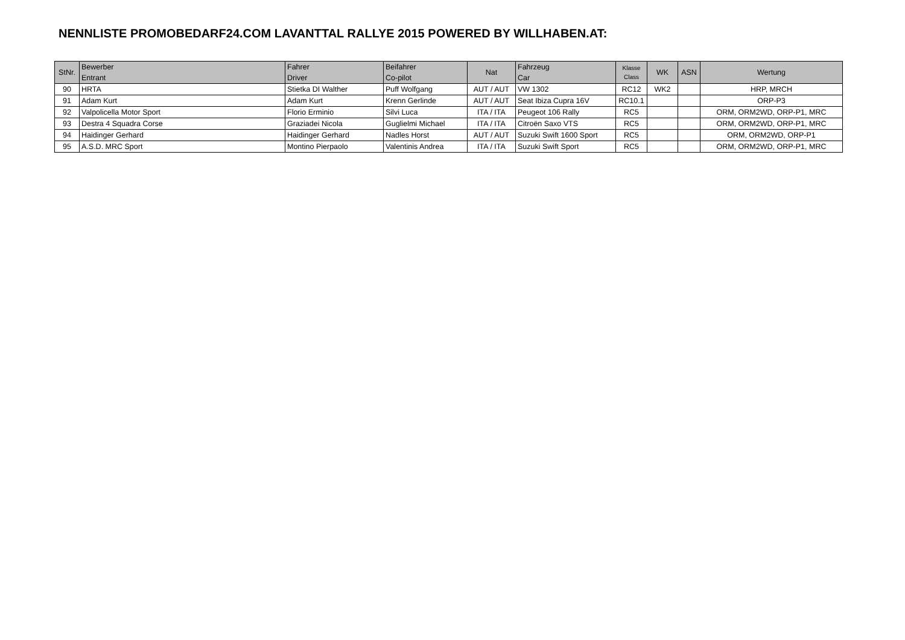NENNLISTE PROMOBEDARF24.COM LAVANTTAL RALLYE 2015 POWERED BY WILLHABEN.AT:
| StNr. | Bewerber Entrant | Fahrer Driver | Beifahrer Co-pilot | Nat | Fahrzeug Car | Klasse Class | WK | ASN | Wertung |
| --- | --- | --- | --- | --- | --- | --- | --- | --- | --- |
| 90 | HRTA | Stietka DI Walther | Puff Wolfgang | AUT / AUT | VW 1302 | RC12 | WK2 | | HRP, MRCH |
| 91 | Adam Kurt | Adam Kurt | Krenn Gerlinde | AUT / AUT | Seat Ibiza Cupra 16V | RC10.1 | | | ORP-P3 |
| 92 | Valpolicella Motor Sport | Florio Erminio | Silvi Luca | ITA / ITA | Peugeot 106 Rally | RC5 | | | ORM, ORM2WD, ORP-P1, MRC |
| 93 | Destra 4 Squadra Corse | Graziadei Nicola | Guglielmi Michael | ITA / ITA | Citroën Saxo VTS | RC5 | | | ORM, ORM2WD, ORP-P1, MRC |
| 94 | Haidinger Gerhard | Haidinger Gerhard | Nadles Horst | AUT / AUT | Suzuki Swift 1600 Sport | RC5 | | | ORM, ORM2WD, ORP-P1 |
| 95 | A.S.D. MRC Sport | Montino Pierpaolo | Valentinis Andrea | ITA / ITA | Suzuki Swift Sport | RC5 | | | ORM, ORM2WD, ORP-P1, MRC |